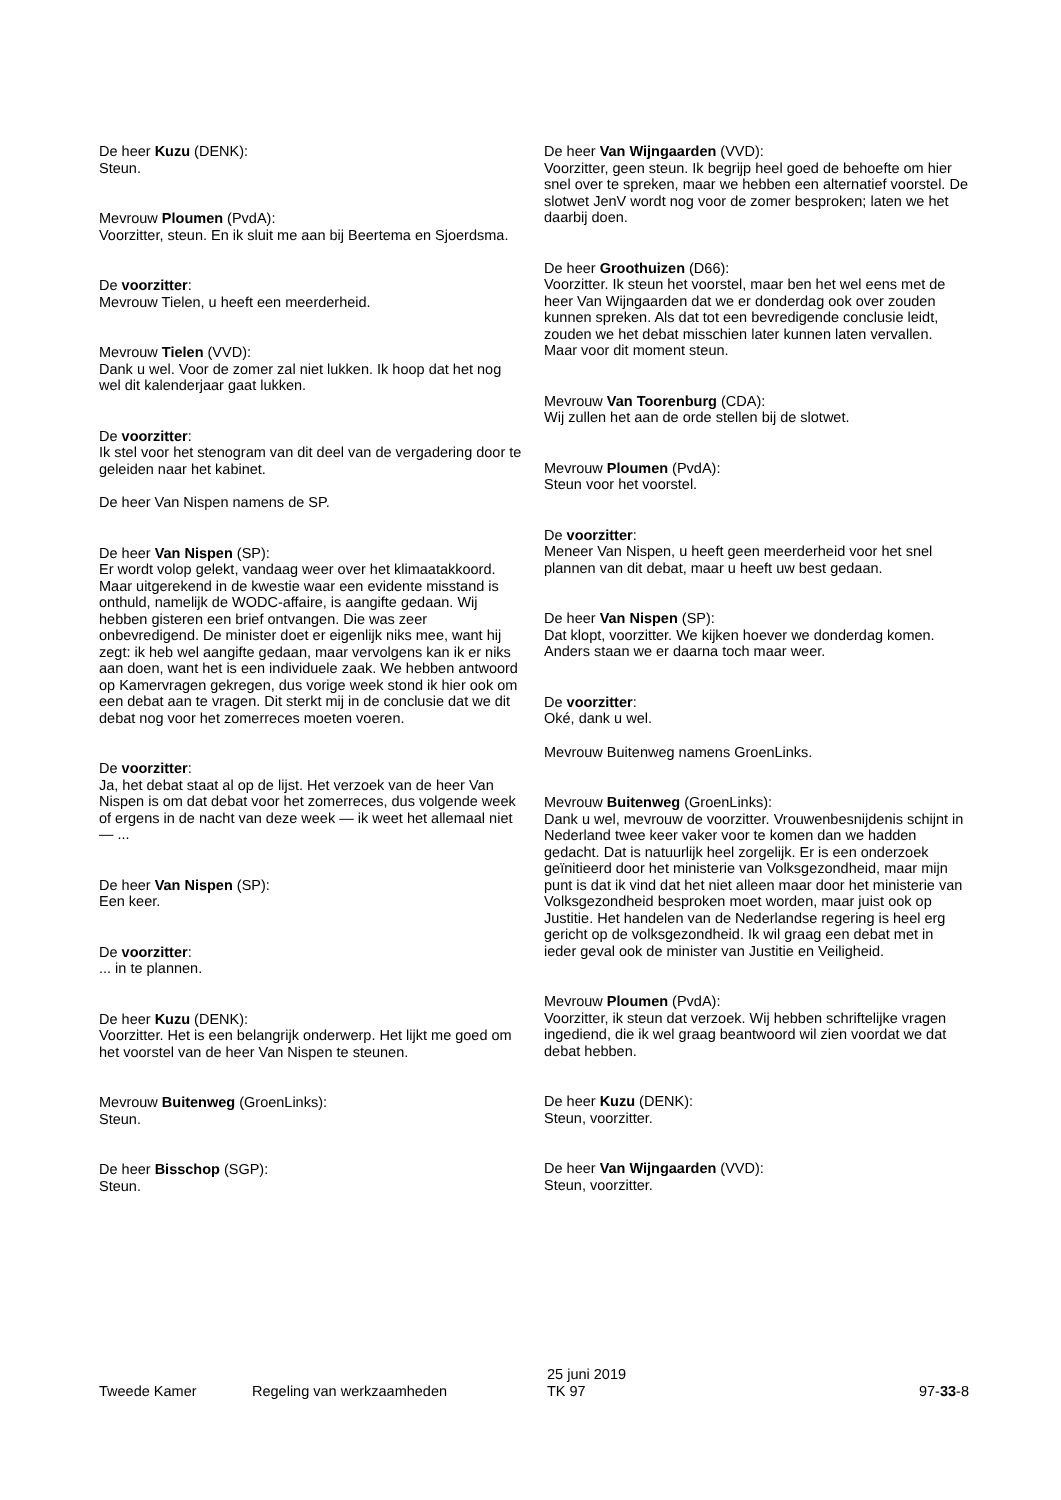De heer Kuzu (DENK):
Steun.
Mevrouw Ploumen (PvdA):
Voorzitter, steun. En ik sluit me aan bij Beertema en Sjoerdsma.
De voorzitter:
Mevrouw Tielen, u heeft een meerderheid.
Mevrouw Tielen (VVD):
Dank u wel. Voor de zomer zal niet lukken. Ik hoop dat het nog wel dit kalenderjaar gaat lukken.
De voorzitter:
Ik stel voor het stenogram van dit deel van de vergadering door te geleiden naar het kabinet.
De heer Van Nispen namens de SP.
De heer Van Nispen (SP):
Er wordt volop gelekt, vandaag weer over het klimaatakkoord. Maar uitgerekend in de kwestie waar een evidente misstand is onthuld, namelijk de WODC-affaire, is aangifte gedaan. Wij hebben gisteren een brief ontvangen. Die was zeer onbevredigend. De minister doet er eigenlijk niks mee, want hij zegt: ik heb wel aangifte gedaan, maar vervolgens kan ik er niks aan doen, want het is een individuele zaak. We hebben antwoord op Kamervragen gekregen, dus vorige week stond ik hier ook om een debat aan te vragen. Dit sterkt mij in de conclusie dat we dit debat nog voor het zomerreces moeten voeren.
De voorzitter:
Ja, het debat staat al op de lijst. Het verzoek van de heer Van Nispen is om dat debat voor het zomerreces, dus volgende week of ergens in de nacht van deze week — ik weet het allemaal niet — ...
De heer Van Nispen (SP):
Een keer.
De voorzitter:
... in te plannen.
De heer Kuzu (DENK):
Voorzitter. Het is een belangrijk onderwerp. Het lijkt me goed om het voorstel van de heer Van Nispen te steunen.
Mevrouw Buitenweg (GroenLinks):
Steun.
De heer Bisschop (SGP):
Steun.
De heer Van Wijngaarden (VVD):
Voorzitter, geen steun. Ik begrijp heel goed de behoefte om hier snel over te spreken, maar we hebben een alternatief voorstel. De slotwet JenV wordt nog voor de zomer besproken; laten we het daarbij doen.
De heer Groothuizen (D66):
Voorzitter. Ik steun het voorstel, maar ben het wel eens met de heer Van Wijngaarden dat we er donderdag ook over zouden kunnen spreken. Als dat tot een bevredigende conclusie leidt, zouden we het debat misschien later kunnen laten vervallen. Maar voor dit moment steun.
Mevrouw Van Toorenburg (CDA):
Wij zullen het aan de orde stellen bij de slotwet.
Mevrouw Ploumen (PvdA):
Steun voor het voorstel.
De voorzitter:
Meneer Van Nispen, u heeft geen meerderheid voor het snel plannen van dit debat, maar u heeft uw best gedaan.
De heer Van Nispen (SP):
Dat klopt, voorzitter. We kijken hoever we donderdag komen. Anders staan we er daarna toch maar weer.
De voorzitter:
Oké, dank u wel.
Mevrouw Buitenweg namens GroenLinks.
Mevrouw Buitenweg (GroenLinks):
Dank u wel, mevrouw de voorzitter. Vrouwenbesnijdenis schijnt in Nederland twee keer vaker voor te komen dan we hadden gedacht. Dat is natuurlijk heel zorgelijk. Er is een onderzoek geïnitieerd door het ministerie van Volksgezondheid, maar mijn punt is dat ik vind dat het niet alleen maar door het ministerie van Volksgezondheid besproken moet worden, maar juist ook op Justitie. Het handelen van de Nederlandse regering is heel erg gericht op de volksgezondheid. Ik wil graag een debat met in ieder geval ook de minister van Justitie en Veiligheid.
Mevrouw Ploumen (PvdA):
Voorzitter, ik steun dat verzoek. Wij hebben schriftelijke vragen ingediend, die ik wel graag beantwoord wil zien voordat we dat debat hebben.
De heer Kuzu (DENK):
Steun, voorzitter.
De heer Van Wijngaarden (VVD):
Steun, voorzitter.
Tweede Kamer Regeling van werkzaamheden
25 juni 2019
TK 97
97-33-8